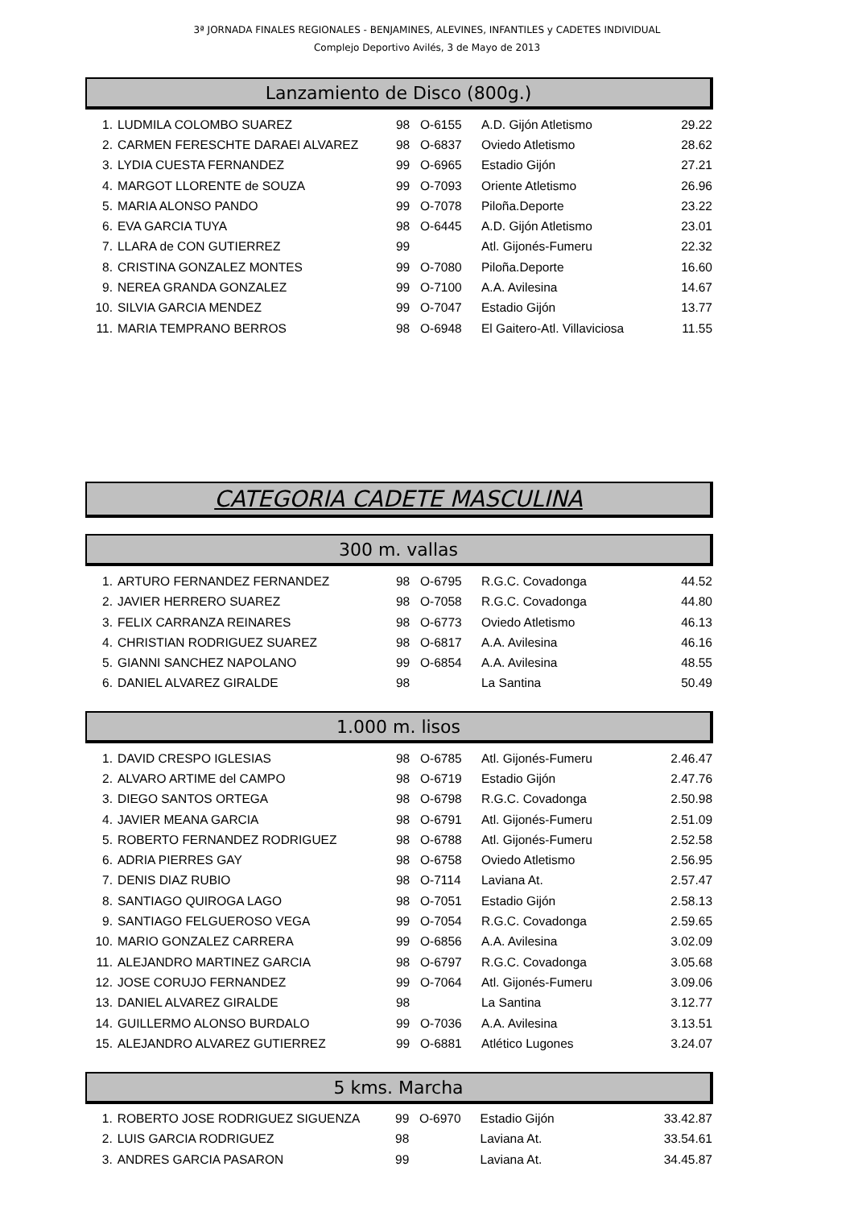3ª JORNADA FINALES REGIONALES - BENJAMINES, ALEVINES, INFANTILES y CADETES INDIVIDUAL
Complejo Deportivo Avilés, 3 de Mayo de 2013
Lanzamiento de Disco (800g.)
| 1. | LUDMILA COLOMBO SUAREZ | 98 | O-6155 | A.D. Gijón Atletismo | 29.22 |
| 2. | CARMEN FERESCHTE DARAEI ALVAREZ | 98 | O-6837 | Oviedo Atletismo | 28.62 |
| 3. | LYDIA CUESTA FERNANDEZ | 99 | O-6965 | Estadio Gijón | 27.21 |
| 4. | MARGOT LLORENTE de SOUZA | 99 | O-7093 | Oriente Atletismo | 26.96 |
| 5. | MARIA ALONSO PANDO | 99 | O-7078 | Piloña.Deporte | 23.22 |
| 6. | EVA GARCIA TUYA | 98 | O-6445 | A.D. Gijón Atletismo | 23.01 |
| 7. | LLARA de CON GUTIERREZ | 99 | | Atl. Gijonés-Fumeru | 22.32 |
| 8. | CRISTINA GONZALEZ MONTES | 99 | O-7080 | Piloña.Deporte | 16.60 |
| 9. | NEREA GRANDA GONZALEZ | 99 | O-7100 | A.A. Avilesina | 14.67 |
| 10. | SILVIA GARCIA MENDEZ | 99 | O-7047 | Estadio Gijón | 13.77 |
| 11. | MARIA TEMPRANO BERROS | 98 | O-6948 | El Gaitero-Atl. Villaviciosa | 11.55 |
CATEGORIA CADETE MASCULINA
300 m. vallas
| 1. | ARTURO FERNANDEZ FERNANDEZ | 98 | O-6795 | R.G.C. Covadonga | 44.52 |
| 2. | JAVIER HERRERO SUAREZ | 98 | O-7058 | R.G.C. Covadonga | 44.80 |
| 3. | FELIX CARRANZA REINARES | 98 | O-6773 | Oviedo Atletismo | 46.13 |
| 4. | CHRISTIAN RODRIGUEZ SUAREZ | 98 | O-6817 | A.A. Avilesina | 46.16 |
| 5. | GIANNI SANCHEZ NAPOLANO | 99 | O-6854 | A.A. Avilesina | 48.55 |
| 6. | DANIEL ALVAREZ GIRALDE | 98 | | La Santina | 50.49 |
1.000 m. lisos
| 1. | DAVID CRESPO IGLESIAS | 98 | O-6785 | Atl. Gijonés-Fumeru | 2.46.47 |
| 2. | ALVARO ARTIME del CAMPO | 98 | O-6719 | Estadio Gijón | 2.47.76 |
| 3. | DIEGO SANTOS ORTEGA | 98 | O-6798 | R.G.C. Covadonga | 2.50.98 |
| 4. | JAVIER MEANA GARCIA | 98 | O-6791 | Atl. Gijonés-Fumeru | 2.51.09 |
| 5. | ROBERTO FERNANDEZ RODRIGUEZ | 98 | O-6788 | Atl. Gijonés-Fumeru | 2.52.58 |
| 6. | ADRIA PIERRES GAY | 98 | O-6758 | Oviedo Atletismo | 2.56.95 |
| 7. | DENIS DIAZ RUBIO | 98 | O-7114 | Laviana At. | 2.57.47 |
| 8. | SANTIAGO QUIROGA LAGO | 98 | O-7051 | Estadio Gijón | 2.58.13 |
| 9. | SANTIAGO FELGUEROSO VEGA | 99 | O-7054 | R.G.C. Covadonga | 2.59.65 |
| 10. | MARIO GONZALEZ CARRERA | 99 | O-6856 | A.A. Avilesina | 3.02.09 |
| 11. | ALEJANDRO MARTINEZ GARCIA | 98 | O-6797 | R.G.C. Covadonga | 3.05.68 |
| 12. | JOSE CORUJO FERNANDEZ | 99 | O-7064 | Atl. Gijonés-Fumeru | 3.09.06 |
| 13. | DANIEL ALVAREZ GIRALDE | 98 | | La Santina | 3.12.77 |
| 14. | GUILLERMO ALONSO BURDALO | 99 | O-7036 | A.A. Avilesina | 3.13.51 |
| 15. | ALEJANDRO ALVAREZ GUTIERREZ | 99 | O-6881 | Atlético Lugones | 3.24.07 |
5 kms. Marcha
| 1. | ROBERTO JOSE RODRIGUEZ SIGUENZA | 99 | O-6970 | Estadio Gijón | 33.42.87 |
| 2. | LUIS GARCIA RODRIGUEZ | 98 | | Laviana At. | 33.54.61 |
| 3. | ANDRES GARCIA PASARON | 99 | | Laviana At. | 34.45.87 |